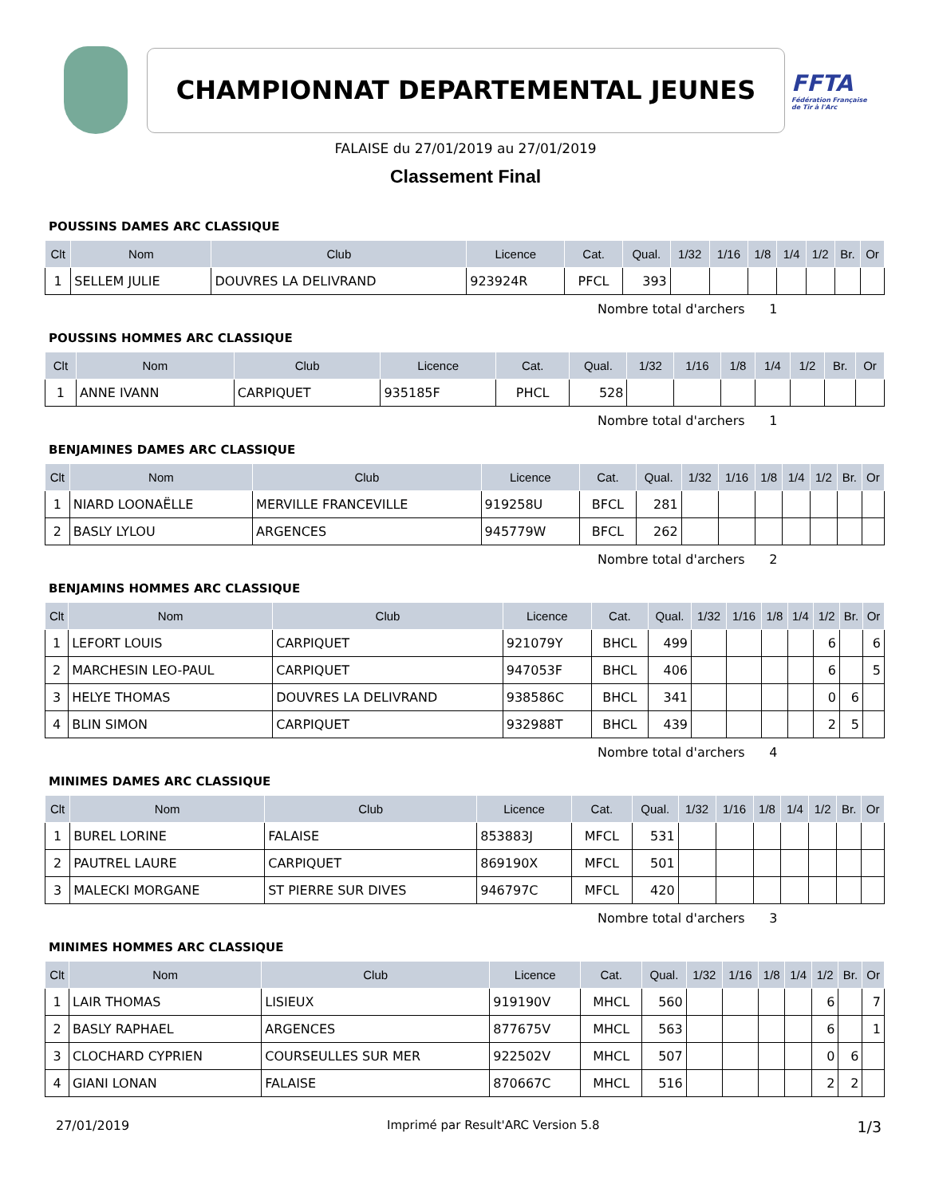CHAMPIONNAT DEPARTEMENTAL JEUNES
FFTA
Fédération Française de Tir à l'Arc
FALAISE du 27/01/2019 au 27/01/2019
Classement Final
POUSSINS DAMES ARC CLASSIQUE
| Clt | Nom | Club | Licence | Cat. | Qual. | 1/32 | 1/16 | 1/8 | 1/4 | 1/2 | Br. | Or |
| --- | --- | --- | --- | --- | --- | --- | --- | --- | --- | --- | --- | --- |
| 1 | SELLEM JULIE | DOUVRES LA DELIVRAND | 923924R | PFCL | 393 | | | | | | | |
Nombre total d'archers 1
POUSSINS HOMMES ARC CLASSIQUE
| Clt | Nom | Club | Licence | Cat. | Qual. | 1/32 | 1/16 | 1/8 | 1/4 | 1/2 | Br. | Or |
| --- | --- | --- | --- | --- | --- | --- | --- | --- | --- | --- | --- | --- |
| 1 | ANNE IVANN | CARPIQUET | 935185F | PHCL | 528 | | | | | | | |
Nombre total d'archers 1
BENJAMINES DAMES ARC CLASSIQUE
| Clt | Nom | Club | Licence | Cat. | Qual. | 1/32 | 1/16 | 1/8 | 1/4 | 1/2 | Br. | Or |
| --- | --- | --- | --- | --- | --- | --- | --- | --- | --- | --- | --- | --- |
| 1 | NIARD LOONAËLLE | MERVILLE FRANCEVILLE | 919258U | BFCL | 281 | | | | | | | |
| 2 | BASLY LYLOU | ARGENCES | 945779W | BFCL | 262 | | | | | | | |
Nombre total d'archers 2
BENJAMINS HOMMES ARC CLASSIQUE
| Clt | Nom | Club | Licence | Cat. | Qual. | 1/32 | 1/16 | 1/8 | 1/4 | 1/2 | Br. | Or |
| --- | --- | --- | --- | --- | --- | --- | --- | --- | --- | --- | --- | --- |
| 1 | LEFORT LOUIS | CARPIQUET | 921079Y | BHCL | 499 | | | | | 6 | | 6 |
| 2 | MARCHESIN LEO-PAUL | CARPIQUET | 947053F | BHCL | 406 | | | | | 6 | | 5 |
| 3 | HELYE THOMAS | DOUVRES LA DELIVRAND | 938586C | BHCL | 341 | | | | | 0 | 6 | |
| 4 | BLIN SIMON | CARPIQUET | 932988T | BHCL | 439 | | | | | 2 | 5 | |
Nombre total d'archers 4
MINIMES DAMES ARC CLASSIQUE
| Clt | Nom | Club | Licence | Cat. | Qual. | 1/32 | 1/16 | 1/8 | 1/4 | 1/2 | Br. | Or |
| --- | --- | --- | --- | --- | --- | --- | --- | --- | --- | --- | --- | --- |
| 1 | BUREL LORINE | FALAISE | 853883J | MFCL | 531 | | | | | | | |
| 2 | PAUTREL LAURE | CARPIQUET | 869190X | MFCL | 501 | | | | | | | |
| 3 | MALECKI MORGANE | ST PIERRE SUR DIVES | 946797C | MFCL | 420 | | | | | | | |
Nombre total d'archers 3
MINIMES HOMMES ARC CLASSIQUE
| Clt | Nom | Club | Licence | Cat. | Qual. | 1/32 | 1/16 | 1/8 | 1/4 | 1/2 | Br. | Or |
| --- | --- | --- | --- | --- | --- | --- | --- | --- | --- | --- | --- | --- |
| 1 | LAIR THOMAS | LISIEUX | 919190V | MHCL | 560 | | | | | 6 | | 7 |
| 2 | BASLY RAPHAEL | ARGENCES | 877675V | MHCL | 563 | | | | | 6 | | 1 |
| 3 | CLOCHARD CYPRIEN | COURSEULLES SUR MER | 922502V | MHCL | 507 | | | | | 0 | 6 | |
| 4 | GIANI LONAN | FALAISE | 870667C | MHCL | 516 | | | | | 2 | 2 | |
27/01/2019 Imprimé par Result'ARC Version 5.8 1/3